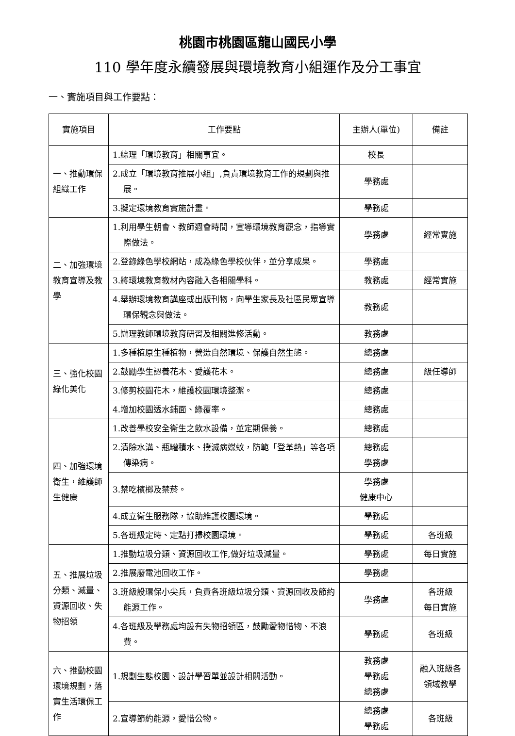桃園市桃園區龍山國民小學
110 學年度永續發展與環境教育小組運作及分工事宜
一、實施項目與工作要點：
| 實施項目 | 工作要點 | 主辦人(單位) | 備註 |
| --- | --- | --- | --- |
| 一、推動環保組織工作 | 1.綜理「環境教育」相關事宜。 | 校長 | |
| | 2.成立「環境教育推展小組」,負責環境教育工作的規劃與推展。 | 學務處 | |
| | 3.擬定環境教育實施計畫。 | 學務處 | |
| 二、加強環境教育宣導及教學 | 1.利用學生朝會、教師週會時間，宣導環境教育觀念，指導實際做法。 | 學務處 | 經常實施 |
| | 2.登錄綠色學校網站，成為綠色學校伙伴，並分享成果。 | 學務處 | |
| | 3.將環境教育教材內容融入各相關學科。 | 教務處 | 經常實施 |
| | 4.舉辦環境教育講座或出版刊物，向學生家長及社區民眾宣導環保觀念與做法。 | 教務處 | |
| | 5.辦理教師環境教育研習及相關進修活動。 | 教務處 | |
| 三、強化校園綠化美化 | 1.多種植原生種植物，營造自然環境、保護自然生態。 | 總務處 | |
| | 2.鼓勵學生認養花木、愛護花木。 | 總務處 | 級任導師 |
| | 3.修剪校園花木，維護校園環境整潔。 | 總務處 | |
| | 4.增加校園透水鋪面、綠覆率。 | 總務處 | |
| 四、加強環境衛生，維護師生健康 | 1.改善學校安全衛生之飲水設備，並定期保養。 | 總務處 | |
| | 2.清除水溝、瓶罐積水、撲滅病媒蚊，防範「登革熱」等各項傳染病。 | 總務處 學務處 | |
| | 3.禁吃檳榔及禁菸。 | 學務處 健康中心 | |
| | 4.成立衛生服務隊，協助維護校園環境。 | 學務處 | |
| | 5.各班級定時、定點打掃校園環境。 | 學務處 | 各班級 |
| 五、推展垃圾分類、減量、資源回收、失物招領 | 1.推動垃圾分類、資源回收工作,做好垃圾減量。 | 學務處 | 每日實施 |
| | 2.推展廢電池回收工作。 | 學務處 | |
| | 3.班級設環保小尖兵，負責各班級垃圾分類、資源回收及節約能源工作。 | 學務處 | 各班級 每日實施 |
| | 4.各班級及學務處均設有失物招領區，鼓勵愛物惜物、不浪費。 | 學務處 | 各班級 |
| 六、推動校園環境規劃，落實生活環保工作 | 1.規劃生態校園、設計學習單並設計相關活動。 | 教務處 學務處 總務處 | 融入班級各領域教學 |
| | 2.宣導節約能源，愛惜公物。 | 總務處 學務處 | 各班級 |